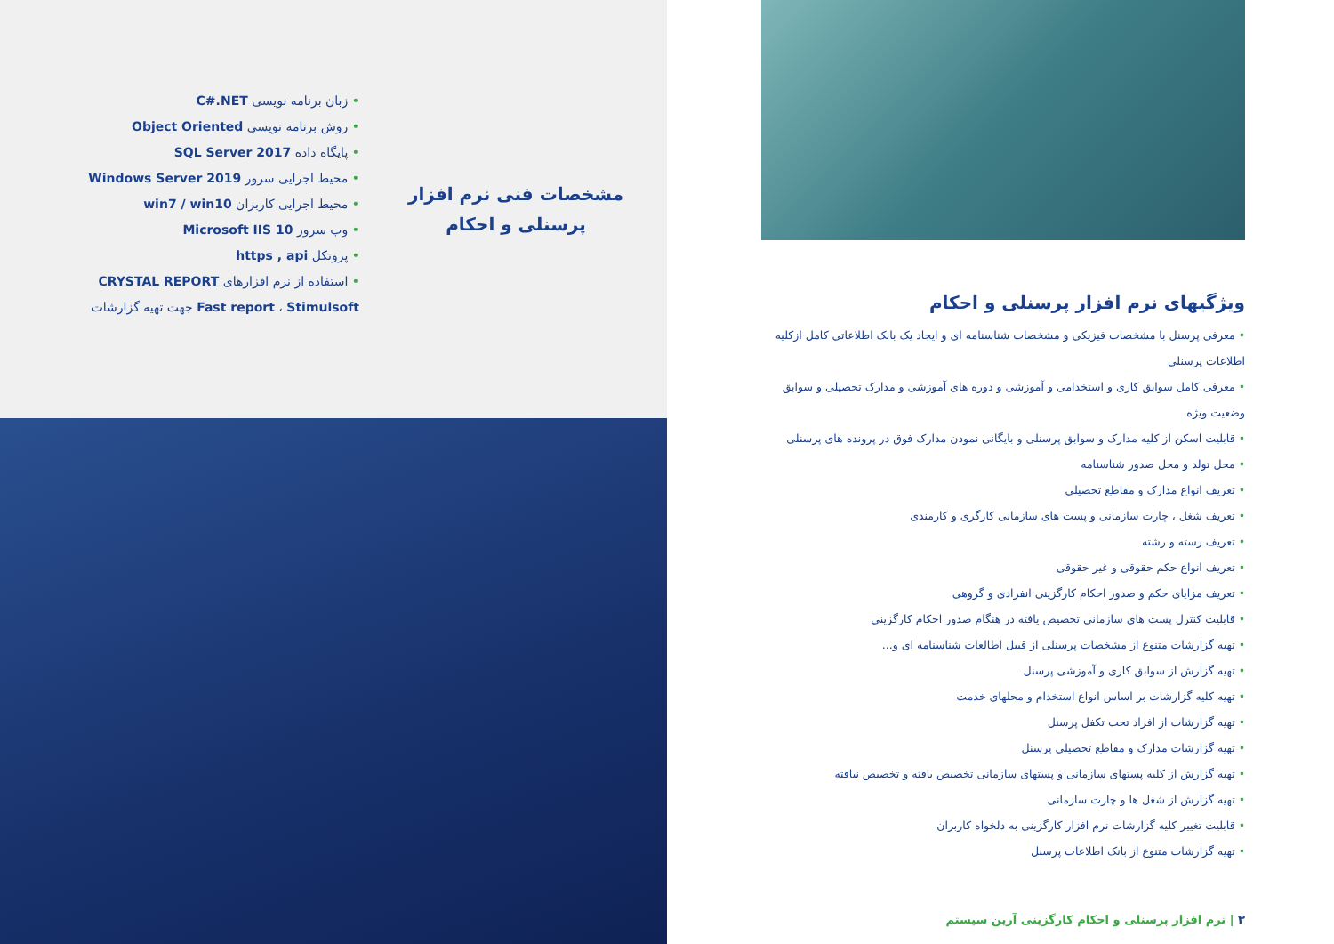مشخصات فنی نرم افزار
پرسنلی و احکام
• زبان برنامه نویسی C#.NET
• روش برنامه نویسی Object Oriented
• پایگاه داده SQL Server 2017
• محیط اجرایی سرور Windows Server 2019
• محیط اجرایی کاربران win7 / win10
• وب سرور Microsoft IIS 10
• پروتکل https , api
• استفاده از نرم افزارهای CRYSTAL REPORT
Fast report ، Stimulsoft جهت تهیه گزارشات
ویژگیهای نرم افزار پرسنلی و احکام
• معرفی پرسنل با مشخصات فیزیکی و مشخصات شناسنامه ای و ایجاد یک بانک اطلاعاتی کامل ازکلیه اطلاعات پرسنلی
• معرفی کامل سوابق کاری و استخدامی و آموزشی و دوره های آموزشی و مدارک تحصیلی و سوابق وضعیت ویژه
• قابلیت اسکن از کلیه مدارک و سوابق پرسنلی و بایگانی نمودن مدارک فوق در پرونده های پرسنلی
• محل تولد و محل صدور شناسنامه
• تعریف انواع مدارک و مقاطع تحصیلی
• تعریف شغل ، چارت سازمانی و پست های سازمانی کارگری و کارمندی
• تعریف رسته و رشته
• تعریف انواع حکم حقوقی و غیر حقوقی
• تعریف مزایای حکم و صدور احکام کارگزینی انفرادی و گروهی
• قابلیت کنترل پست های سازمانی تخصیص یافته در هنگام صدور احکام کارگزینی
• تهیه گزارشات متنوع از مشخصات پرسنلی از قبیل اطالعات شناسنامه ای و...
• تهیه گزارش از سوابق کاری و آموزشی پرسنل
• تهیه کلیه گزارشات بر اساس انواع استخدام و محلهای خدمت
• تهیه گزارشات از افراد تحت تکفل پرسنل
• تهیه گزارشات مدارک و مقاطع تحصیلی پرسنل
• تهیه گزارش از کلیه پستهای سازمانی و پستهای سازمانی تخصیص یافته و تخصیص نیافته
• تهیه گزارش از شغل ها و چارت سازمانی
• قابلیت تغییر کلیه گزارشات نرم افزار کارگزینی به دلخواه کاربران
• تهیه گزارشات متنوع از بانک اطلاعات پرسنل
۳ | نرم افزار پرسنلی و احکام کارگزینی آرین سیستم